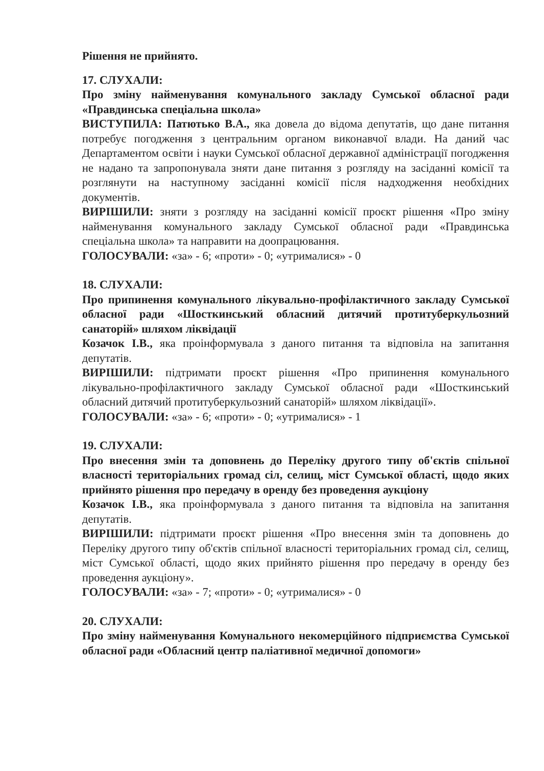Рішення не прийнято.
17. СЛУХАЛИ:
Про зміну найменування комунального закладу Сумської обласної ради «Правдинська спеціальна школа»
ВИСТУПИЛА: Патютько В.А., яка довела до відома депутатів, що дане питання потребує погодження з центральним органом виконавчої влади. На даний час Департаментом освіти і науки Сумської обласної державної адміністрації погодження не надано та запропонувала зняти дане питання з розгляду на засіданні комісії та розглянути на наступному засіданні комісії після надходження необхідних документів.
ВИРІШИЛИ: зняти з розгляду на засіданні комісії проєкт рішення «Про зміну найменування комунального закладу Сумської обласної ради «Правдинська спеціальна школа» та направити на доопрацювання.
ГОЛОСУВАЛИ: «за» - 6; «проти» - 0; «утрималися» - 0
18. СЛУХАЛИ:
Про припинення комунального лікувально-профілактичного закладу Сумської обласної ради «Шосткинський обласний дитячий протитуберкульозний санаторій» шляхом ліквідації
Козачок І.В., яка проінформувала з даного питання та відповіла на запитання депутатів.
ВИРІШИЛИ: підтримати проєкт рішення «Про припинення комунального лікувально-профілактичного закладу Сумської обласної ради «Шосткинський обласний дитячий протитуберкульозний санаторій» шляхом ліквідації».
ГОЛОСУВАЛИ: «за» - 6; «проти» - 0; «утрималися» - 1
19. СЛУХАЛИ:
Про внесення змін та доповнень до Переліку другого типу об'єктів спільної власності територіальних громад сіл, селищ, міст Сумської області, щодо яких прийнято рішення про передачу в оренду без проведення аукціону
Козачок І.В., яка проінформувала з даного питання та відповіла на запитання депутатів.
ВИРІШИЛИ: підтримати проєкт рішення «Про внесення змін та доповнень до Переліку другого типу об'єктів спільної власності територіальних громад сіл, селищ, міст Сумської області, щодо яких прийнято рішення про передачу в оренду без проведення аукціону».
ГОЛОСУВАЛИ: «за» - 7; «проти» - 0; «утрималися» - 0
20. СЛУХАЛИ:
Про зміну найменування Комунального некомерційного підприємства Сумської обласної ради «Обласний центр паліативної медичної допомоги»